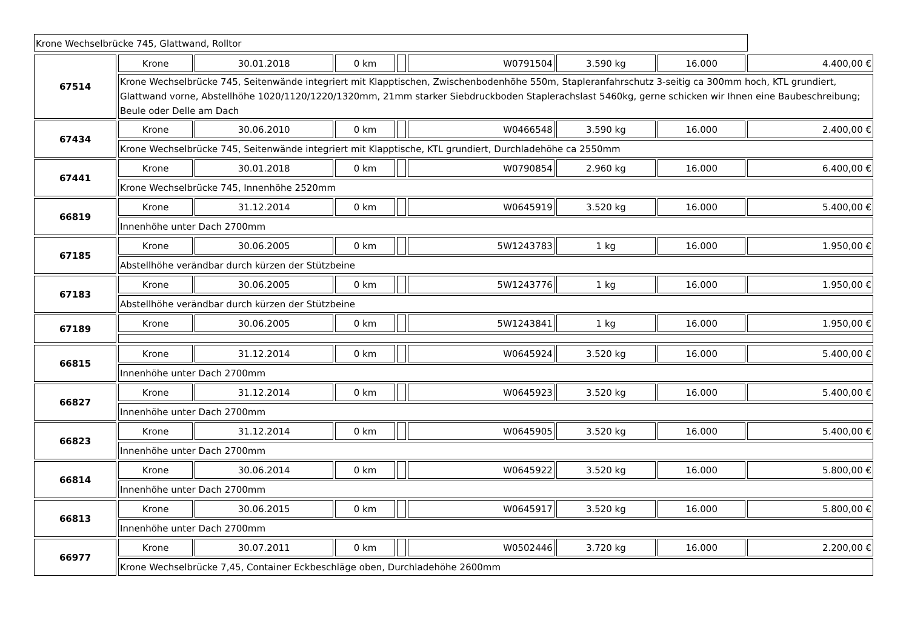Krone Wechselbrücke 745, Glattwand, Rolltor
| 67514 | Krone | 30.01.2018 | 0 km | | W0791504 | 3.590 kg | 16.000 | 4.400,00 € |
| | Krone Wechselbrücke 745, Seitenwände integriert mit Klapptischen, Zwischenbodenhöhe 550m, Stapleranfahrschutz 3-seitig ca 300mm hoch, KTL grundiert, Glattwand vorne, Abstellhöhe 1020/1120/1220/1320mm, 21mm starker Siebdruckboden Staplerachslast 5460kg, gerne schicken wir Ihnen eine Baubeschreibung; Beule oder Delle am Dach | | | | | | | |
| 67434 | Krone | 30.06.2010 | 0 km | | W0466548 | 3.590 kg | 16.000 | 2.400,00 € |
| | Krone Wechselbrücke 745, Seitenwände integriert mit Klapptische, KTL grundiert, Durchladehöhe ca 2550mm | | | | | | | |
| 67441 | Krone | 30.01.2018 | 0 km | | W0790854 | 2.960 kg | 16.000 | 6.400,00 € |
| | Krone Wechselbrücke 745, Innenhöhe 2520mm | | | | | | | |
| 66819 | Krone | 31.12.2014 | 0 km | | W0645919 | 3.520 kg | 16.000 | 5.400,00 € |
| | Innenhöhe unter Dach 2700mm | | | | | | | |
| 67185 | Krone | 30.06.2005 | 0 km | | 5W1243783 | 1 kg | 16.000 | 1.950,00 € |
| | Abstellhöhe verändbar durch kürzen der Stützbeine | | | | | | | |
| 67183 | Krone | 30.06.2005 | 0 km | | 5W1243776 | 1 kg | 16.000 | 1.950,00 € |
| | Abstellhöhe verändbar durch kürzen der Stützbeine | | | | | | | |
| 67189 | Krone | 30.06.2005 | 0 km | | 5W1243841 | 1 kg | 16.000 | 1.950,00 € |
| 66815 | Krone | 31.12.2014 | 0 km | | W0645924 | 3.520 kg | 16.000 | 5.400,00 € |
| | Innenhöhe unter Dach 2700mm | | | | | | | |
| 66827 | Krone | 31.12.2014 | 0 km | | W0645923 | 3.520 kg | 16.000 | 5.400,00 € |
| | Innenhöhe unter Dach 2700mm | | | | | | | |
| 66823 | Krone | 31.12.2014 | 0 km | | W0645905 | 3.520 kg | 16.000 | 5.400,00 € |
| | Innenhöhe unter Dach 2700mm | | | | | | | |
| 66814 | Krone | 30.06.2014 | 0 km | | W0645922 | 3.520 kg | 16.000 | 5.800,00 € |
| | Innenhöhe unter Dach 2700mm | | | | | | | |
| 66813 | Krone | 30.06.2015 | 0 km | | W0645917 | 3.520 kg | 16.000 | 5.800,00 € |
| | Innenhöhe unter Dach 2700mm | | | | | | | |
| 66977 | Krone | 30.07.2011 | 0 km | | W0502446 | 3.720 kg | 16.000 | 2.200,00 € |
| | Krone Wechselbrücke 7,45, Container Eckbeschläge oben, Durchladehöhe 2600mm | | | | | | | |